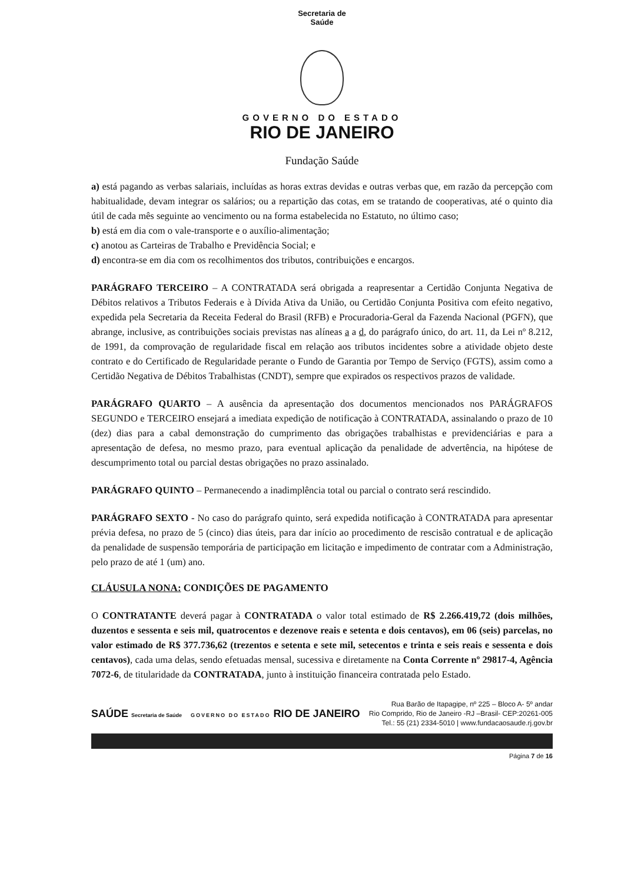Secretaria de
Saúde
GOVERNO DO ESTADO
RIO DE JANEIRO
Fundação Saúde
a) está pagando as verbas salariais, incluídas as horas extras devidas e outras verbas que, em razão da percepção com habitualidade, devam integrar os salários; ou a repartição das cotas, em se tratando de cooperativas, até o quinto dia útil de cada mês seguinte ao vencimento ou na forma estabelecida no Estatuto, no último caso;
b) está em dia com o vale-transporte e o auxílio-alimentação;
c) anotou as Carteiras de Trabalho e Previdência Social; e
d) encontra-se em dia com os recolhimentos dos tributos, contribuições e encargos.
PARÁGRAFO TERCEIRO – A CONTRATADA será obrigada a reapresentar a Certidão Conjunta Negativa de Débitos relativos a Tributos Federais e à Dívida Ativa da União, ou Certidão Conjunta Positiva com efeito negativo, expedida pela Secretaria da Receita Federal do Brasil (RFB) e Procuradoria-Geral da Fazenda Nacional (PGFN), que abrange, inclusive, as contribuições sociais previstas nas alíneas a a d, do parágrafo único, do art. 11, da Lei nº 8.212, de 1991, da comprovação de regularidade fiscal em relação aos tributos incidentes sobre a atividade objeto deste contrato e do Certificado de Regularidade perante o Fundo de Garantia por Tempo de Serviço (FGTS), assim como a Certidão Negativa de Débitos Trabalhistas (CNDT), sempre que expirados os respectivos prazos de validade.
PARÁGRAFO QUARTO – A ausência da apresentação dos documentos mencionados nos PARÁGRAFOS SEGUNDO e TERCEIRO ensejará a imediata expedição de notificação à CONTRATADA, assinalando o prazo de 10 (dez) dias para a cabal demonstração do cumprimento das obrigações trabalhistas e previdenciárias e para a apresentação de defesa, no mesmo prazo, para eventual aplicação da penalidade de advertência, na hipótese de descumprimento total ou parcial destas obrigações no prazo assinalado.
PARÁGRAFO QUINTO – Permanecendo a inadimplência total ou parcial o contrato será rescindido.
PARÁGRAFO SEXTO - No caso do parágrafo quinto, será expedida notificação à CONTRATADA para apresentar prévia defesa, no prazo de 5 (cinco) dias úteis, para dar início ao procedimento de rescisão contratual e de aplicação da penalidade de suspensão temporária de participação em licitação e impedimento de contratar com a Administração, pelo prazo de até 1 (um) ano.
CLÁUSULA NONA: CONDIÇÕES DE PAGAMENTO
O CONTRATANTE deverá pagar à CONTRATADA o valor total estimado de R$ 2.266.419,72 (dois milhões, duzentos e sessenta e seis mil, quatrocentos e dezenove reais e setenta e dois centavos), em 06 (seis) parcelas, no valor estimado de R$ 377.736,62 (trezentos e setenta e sete mil, setecentos e trinta e seis reais e sessenta e dois centavos), cada uma delas, sendo efetuadas mensal, sucessiva e diretamente na Conta Corrente nº 29817-4, Agência 7072-6, de titularidade da CONTRATADA, junto à instituição financeira contratada pelo Estado.
SAÚDE Secretaria de Saúde GOVERNO DO ESTADO RIO DE JANEIRO
Rua Barão de Itapagipe, nº 225 – Bloco A- 5º andar
Rio Comprido, Rio de Janeiro -RJ –Brasil- CEP:20261-005
Tel.: 55 (21) 2334-5010 | www.fundacaosaude.rj.gov.br
Página 7 de 16